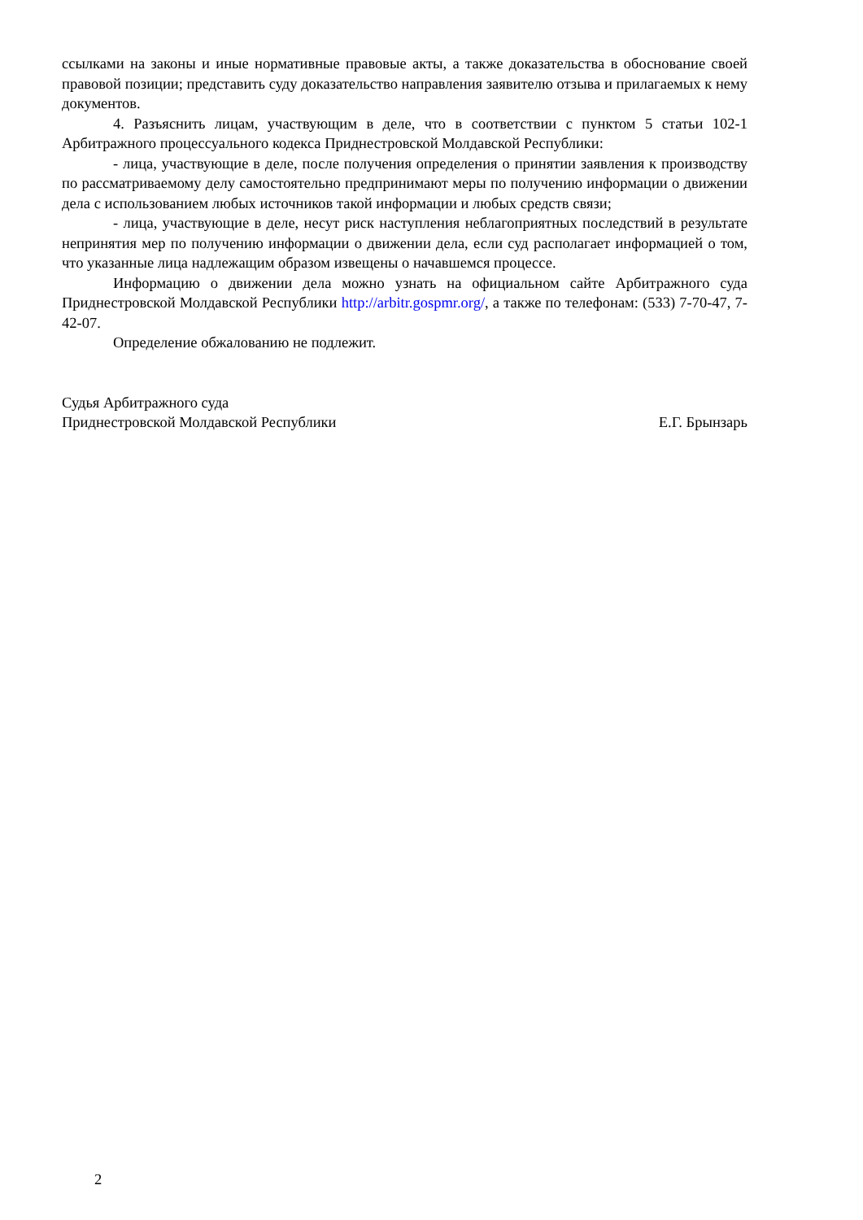ссылками на законы и иные нормативные правовые акты, а также доказательства в обоснование своей правовой позиции; представить суду доказательство направления заявителю отзыва и прилагаемых к нему документов.
4. Разъяснить лицам, участвующим в деле, что в соответствии с пунктом 5 статьи 102-1 Арбитражного процессуального кодекса Приднестровской Молдавской Республики:
- лица, участвующие в деле, после получения определения о принятии заявления к производству по рассматриваемому делу самостоятельно предпринимают меры по получению информации о движении дела с использованием любых источников такой информации и любых средств связи;
- лица, участвующие в деле, несут риск наступления неблагоприятных последствий в результате непринятия мер по получению информации о движении дела, если суд располагает информацией о том, что указанные лица надлежащим образом извещены о начавшемся процессе.
Информацию о движении дела можно узнать на официальном сайте Арбитражного суда Приднестровской Молдавской Республики http://arbitr.gospmr.org/, а также по телефонам: (533) 7-70-47, 7-42-07.
Определение обжалованию не подлежит.
Судья Арбитражного суда
Приднестровской Молдавской Республики
Е.Г. Брынзарь
2